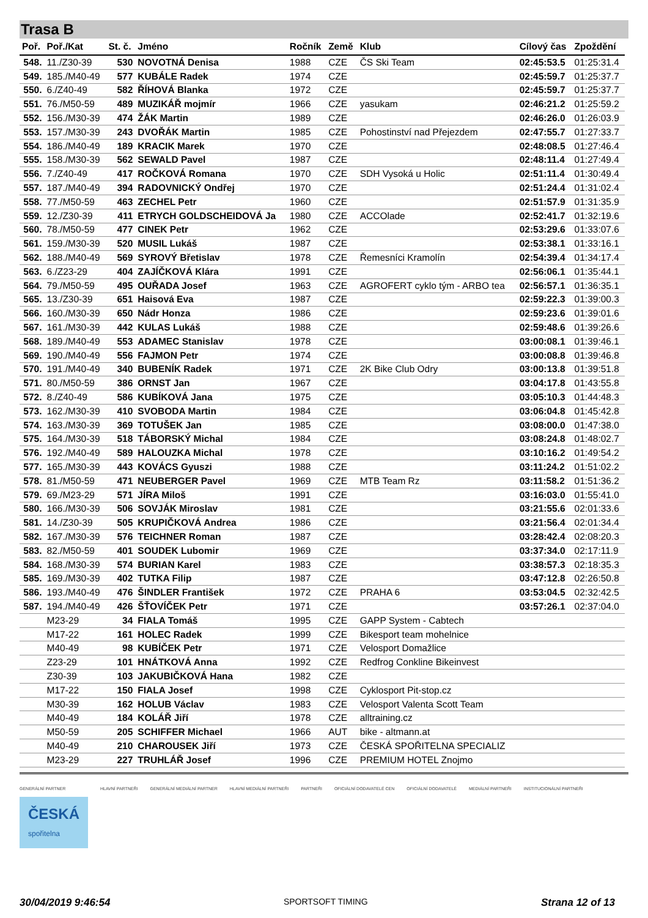Trasa B
| Poř. | Poř./Kat | St. č. | Jméno | Ročník | Země | Klub | Cílový čas | Zpoždění |
| --- | --- | --- | --- | --- | --- | --- | --- | --- |
| 548. | 11./Z30-39 | 530 | NOVOTNÁ Denisa | 1988 | CZE | ČS Ski Team | 02:45:53.5 | 01:25:31.4 |
| 549. | 185./M40-49 | 577 | KUBÁLE Radek | 1974 | CZE | | 02:45:59.7 | 01:25:37.7 |
| 550. | 6./Z40-49 | 582 | ŘÍHOVÁ Blanka | 1972 | CZE | | 02:45:59.7 | 01:25:37.7 |
| 551. | 76./M50-59 | 489 | MUZIKÁŘ mojmír | 1966 | CZE | yasukam | 02:46:21.2 | 01:25:59.2 |
| 552. | 156./M30-39 | 474 | ŽÁK Martin | 1989 | CZE | | 02:46:26.0 | 01:26:03.9 |
| 553. | 157./M30-39 | 243 | DVOŘÁK Martin | 1985 | CZE | Pohostinství nad Přejezdem | 02:47:55.7 | 01:27:33.7 |
| 554. | 186./M40-49 | 189 | KRACIK Marek | 1970 | CZE | | 02:48:08.5 | 01:27:46.4 |
| 555. | 158./M30-39 | 562 | SEWALD Pavel | 1987 | CZE | | 02:48:11.4 | 01:27:49.4 |
| 556. | 7./Z40-49 | 417 | ROČKOVÁ Romana | 1970 | CZE | SDH Vysoká u Holic | 02:51:11.4 | 01:30:49.4 |
| 557. | 187./M40-49 | 394 | RADOVNICKÝ Ondřej | 1970 | CZE | | 02:51:24.4 | 01:31:02.4 |
| 558. | 77./M50-59 | 463 | ZECHEL Petr | 1960 | CZE | | 02:51:57.9 | 01:31:35.9 |
| 559. | 12./Z30-39 | 411 | ETRYCH GOLDSCHEIDOVÁ Ja | 1980 | CZE | ACCOlade | 02:52:41.7 | 01:32:19.6 |
| 560. | 78./M50-59 | 477 | CINEK Petr | 1962 | CZE | | 02:53:29.6 | 01:33:07.6 |
| 561. | 159./M30-39 | 520 | MUSIL Lukáš | 1987 | CZE | | 02:53:38.1 | 01:33:16.1 |
| 562. | 188./M40-49 | 569 | SYROVÝ Břetislav | 1978 | CZE | Řemesníci Kramolín | 02:54:39.4 | 01:34:17.4 |
| 563. | 6./Z23-29 | 404 | ZAJÍČKOVÁ Klára | 1991 | CZE | | 02:56:06.1 | 01:35:44.1 |
| 564. | 79./M50-59 | 495 | OUŘADA Josef | 1963 | CZE | AGROFERT cyklo tým - ARBO tea | 02:56:57.1 | 01:36:35.1 |
| 565. | 13./Z30-39 | 651 | Haisová Eva | 1987 | CZE | | 02:59:22.3 | 01:39:00.3 |
| 566. | 160./M30-39 | 650 | Nádr Honza | 1986 | CZE | | 02:59:23.6 | 01:39:01.6 |
| 567. | 161./M30-39 | 442 | KULAS Lukáš | 1988 | CZE | | 02:59:48.6 | 01:39:26.6 |
| 568. | 189./M40-49 | 553 | ADAMEC Stanislav | 1978 | CZE | | 03:00:08.1 | 01:39:46.1 |
| 569. | 190./M40-49 | 556 | FAJMON Petr | 1974 | CZE | | 03:00:08.8 | 01:39:46.8 |
| 570. | 191./M40-49 | 340 | BUBENÍK Radek | 1971 | CZE | 2K Bike Club Odry | 03:00:13.8 | 01:39:51.8 |
| 571. | 80./M50-59 | 386 | ORNST Jan | 1967 | CZE | | 03:04:17.8 | 01:43:55.8 |
| 572. | 8./Z40-49 | 586 | KUBÍKOVÁ Jana | 1975 | CZE | | 03:05:10.3 | 01:44:48.3 |
| 573. | 162./M30-39 | 410 | SVOBODA Martin | 1984 | CZE | | 03:06:04.8 | 01:45:42.8 |
| 574. | 163./M30-39 | 369 | TOTUŠEK Jan | 1985 | CZE | | 03:08:00.0 | 01:47:38.0 |
| 575. | 164./M30-39 | 518 | TÁBORSKÝ Michal | 1984 | CZE | | 03:08:24.8 | 01:48:02.7 |
| 576. | 192./M40-49 | 589 | HALOUZKA Michal | 1978 | CZE | | 03:10:16.2 | 01:49:54.2 |
| 577. | 165./M30-39 | 443 | KOVÁCS Gyuszi | 1988 | CZE | | 03:11:24.2 | 01:51:02.2 |
| 578. | 81./M50-59 | 471 | NEUBERGER Pavel | 1969 | CZE | MTB Team Rz | 03:11:58.2 | 01:51:36.2 |
| 579. | 69./M23-29 | 571 | JÍRA Miloš | 1991 | CZE | | 03:16:03.0 | 01:55:41.0 |
| 580. | 166./M30-39 | 506 | SOVJÁK Miroslav | 1981 | CZE | | 03:21:55.6 | 02:01:33.6 |
| 581. | 14./Z30-39 | 505 | KRUPIČKOVÁ Andrea | 1986 | CZE | | 03:21:56.4 | 02:01:34.4 |
| 582. | 167./M30-39 | 576 | TEICHNER Roman | 1987 | CZE | | 03:28:42.4 | 02:08:20.3 |
| 583. | 82./M50-59 | 401 | SOUDEK Lubomir | 1969 | CZE | | 03:37:34.0 | 02:17:11.9 |
| 584. | 168./M30-39 | 574 | BURIAN Karel | 1983 | CZE | | 03:38:57.3 | 02:18:35.3 |
| 585. | 169./M30-39 | 402 | TUTKA Filip | 1987 | CZE | | 03:47:12.8 | 02:26:50.8 |
| 586. | 193./M40-49 | 476 | ŠINDLER František | 1972 | CZE | PRAHA 6 | 03:53:04.5 | 02:32:42.5 |
| 587. | 194./M40-49 | 426 | ŠŤOVÍČEK Petr | 1971 | CZE | | 03:57:26.1 | 02:37:04.0 |
| | M23-29 | 34 | FIALA Tomáš | 1995 | CZE | GAPP System - Cabtech | | |
| | M17-22 | 161 | HOLEC Radek | 1999 | CZE | Bikesport team mohelnice | | |
| | M40-49 | 98 | KUBÍČEK Petr | 1971 | CZE | Velosport Domažlice | | |
| | Z23-29 | 101 | HNÁTKOVÁ Anna | 1992 | CZE | Redfrog Conkline Bikeinvest | | |
| | Z30-39 | 103 | JAKUBIČKOVÁ Hana | 1982 | CZE | | | |
| | M17-22 | 150 | FIALA Josef | 1998 | CZE | Cyklosport Pit-stop.cz | | |
| | M30-39 | 162 | HOLUB Václav | 1983 | CZE | Velosport Valenta Scott Team | | |
| | M40-49 | 184 | KOLÁŘ Jiří | 1978 | CZE | alltraining.cz | | |
| | M50-59 | 205 | SCHIFFER Michael | 1966 | AUT | bike - altmann.at | | |
| | M40-49 | 210 | CHAROUSEK Jiří | 1973 | CZE | ČESKÁ SPOŘITELNA SPECIALIZ | | |
| | M23-29 | 227 | TRUHLÁŘ Josef | 1996 | CZE | PREMIUM HOTEL Znojmo | | |
GENERÁLNÍ PARTNER
ČESKÁ
spořitelna
HLAVNÍ PARTNEŘI GENERÁLNÍ MEDIÁLNÍ PARTNER HLAVNÍ MEDIÁLNÍ PARTNEŘI PARTNEŘI OFICIÁLNÍ DODAVATELÉ CEN OFICIÁLNÍ DODAVATELÉ MEDIÁLNÍ PARTNEŘI INSTITUCIONÁLNÍ PARTNEŘI
30/04/2019 9:46:54 SPORTSOFT TIMING Strana 12 of 13